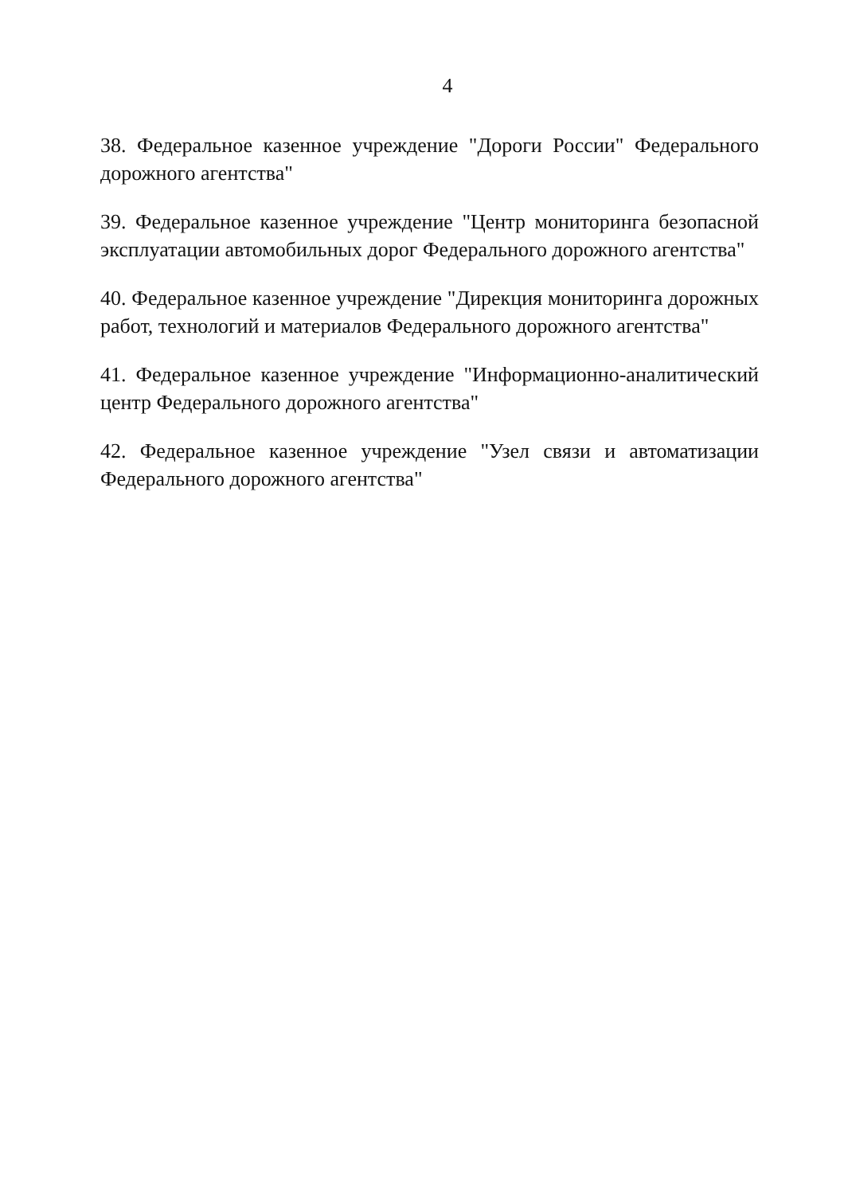4
38. Федеральное казенное учреждение "Дороги России" Федерального дорожного агентства"
39. Федеральное казенное учреждение "Центр мониторинга безопасной эксплуатации автомобильных дорог Федерального дорожного агентства"
40. Федеральное казенное учреждение "Дирекция мониторинга дорожных работ, технологий и материалов Федерального дорожного агентства"
41. Федеральное казенное учреждение "Информационно-аналитический центр Федерального дорожного агентства"
42. Федеральное казенное учреждение "Узел связи и автоматизации Федерального дорожного агентства"